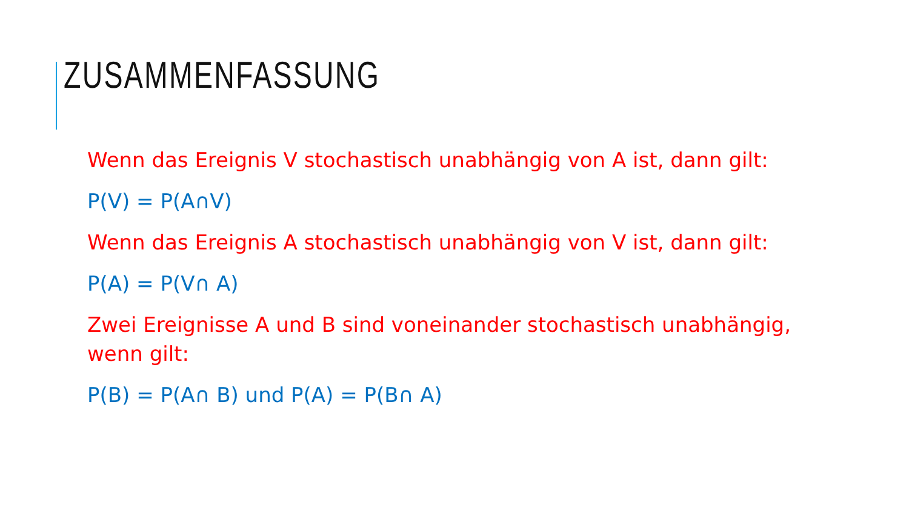ZUSAMMENFASSUNG
Wenn das Ereignis V stochastisch unabhängig von A ist, dann gilt:
P(V) = P(A∩V)
Wenn das Ereignis A stochastisch unabhängig von V ist, dann gilt:
P(A) = P(V∩ A)
Zwei Ereignisse A und B sind voneinander stochastisch unabhängig, wenn gilt:
P(B) = P(A∩ B) und P(A) = P(B∩ A)